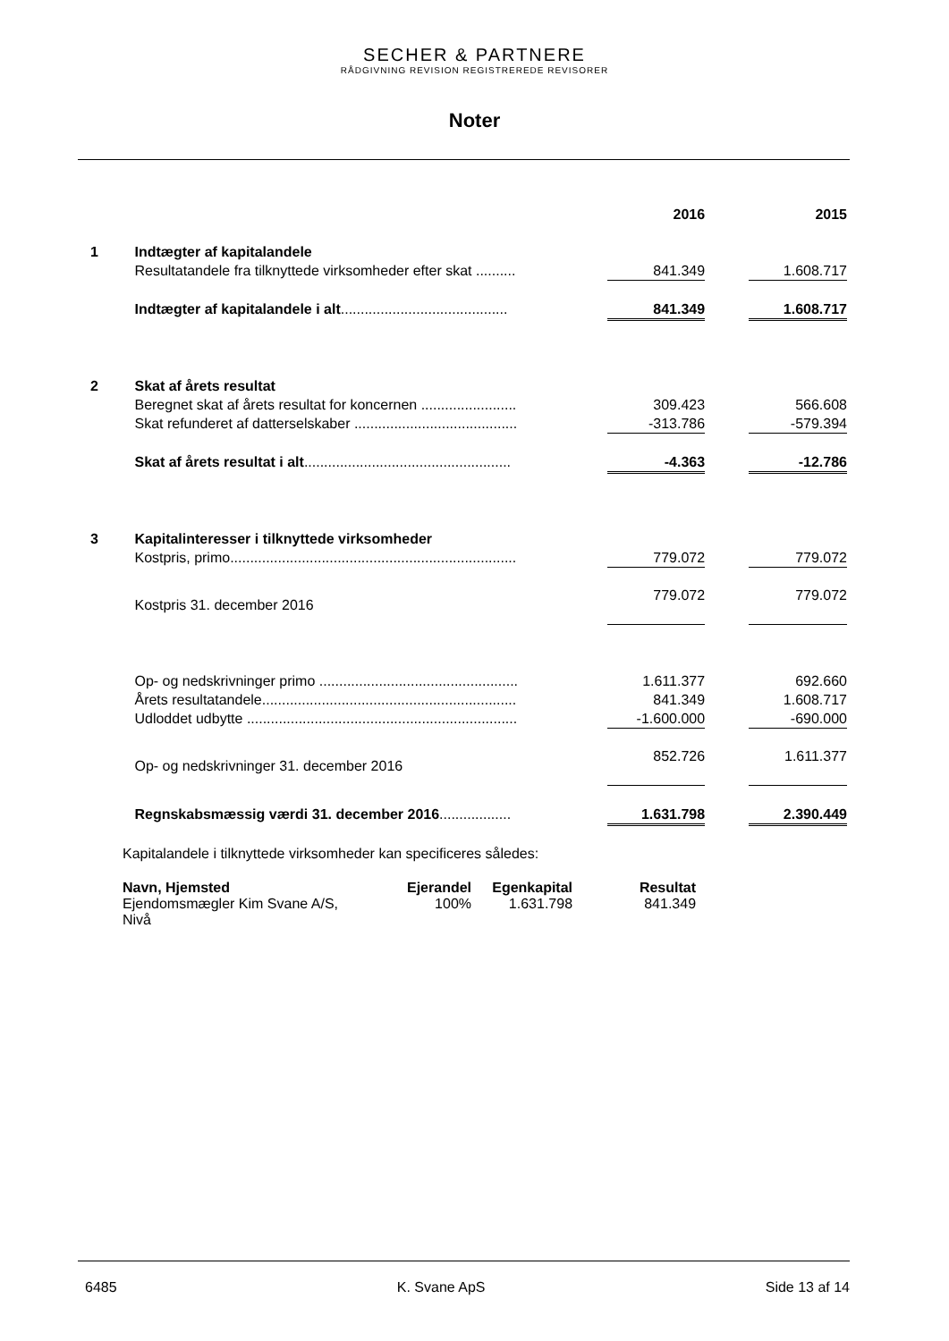SECHER & PARTNERE
RÅDGIVNING REVISION REGISTREREDE REVISORER
Noter
| | | | 2016 | | 2015 |
| 1 | Indtægter af kapitalandele | | | | |
| | Resultatandele fra tilknyttede virksomheder efter skat .......... | | 841.349 | | 1.608.717 |
| | Indtægter af kapitalandele i alt .......................................... | | 841.349 | | 1.608.717 |
| 2 | Skat af årets resultat | | | | |
| | Beregnet skat af årets resultat for koncernen ........................ | | 309.423 | | 566.608 |
| | Skat refunderet af datterselskaber ......................................... | | -313.786 | | -579.394 |
| | Skat af årets resultat i alt .................................................... | | -4.363 | | -12.786 |
| 3 | Kapitalinteresser i tilknyttede virksomheder | | | | |
| | Kostpris, primo........................................................................ | | 779.072 | | 779.072 |
| | Kostpris 31. december 2016 | | 779.072 | | 779.072 |
| | Op- og nedskrivninger primo .................................................. | | 1.611.377 | | 692.660 |
| | Årets resultatandele................................................................ | | 841.349 | | 1.608.717 |
| | Udloddet udbytte .................................................................... | | -1.600.000 | | -690.000 |
| | Op- og nedskrivninger 31. december 2016 | | 852.726 | | 1.611.377 |
| | Regnskabsmæssig værdi 31. december 2016 .................. | | 1.631.798 | | 2.390.449 |
Kapitalandele i tilknyttede virksomheder kan specificeres således:
| Navn, Hjemsted | Ejerandel | Egenkapital | Resultat |
| --- | --- | --- | --- |
| Ejendomsmægler Kim Svane A/S, Nivå | 100% | 1.631.798 | 841.349 |
6485 K. Svane ApS Side 13 af 14